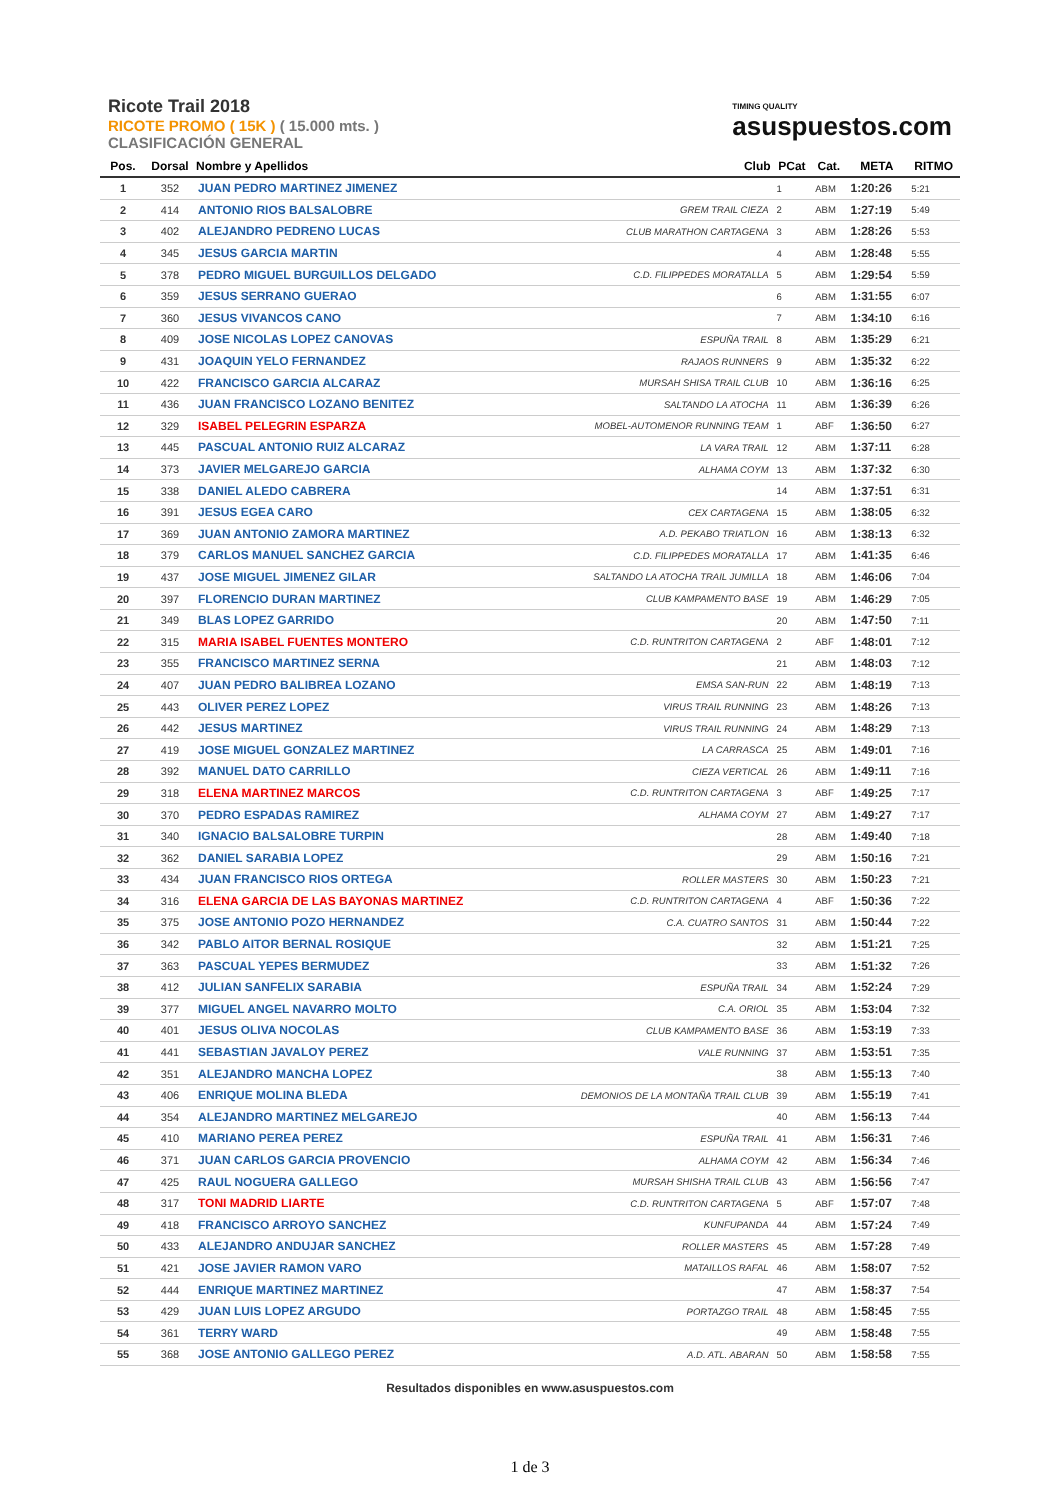Ricote Trail 2018
RICOTE PROMO ( 15K ) ( 15.000 mts. )
CLASIFICACIÓN GENERAL
TIMING QUALITY
asuspuestos.com
| Pos. | Dorsal | Nombre y Apellidos | Club | PCat | Cat. | META | RITMO |
| --- | --- | --- | --- | --- | --- | --- | --- |
| 1 | 352 | JUAN PEDRO MARTINEZ JIMENEZ | | 1 | ABM | 1:20:26 | 5:21 |
| 2 | 414 | ANTONIO RIOS BALSALOBRE | GREM TRAIL CIEZA | 2 | ABM | 1:27:19 | 5:49 |
| 3 | 402 | ALEJANDRO PEDRENO LUCAS | CLUB MARATHON CARTAGENA | 3 | ABM | 1:28:26 | 5:53 |
| 4 | 345 | JESUS GARCIA MARTIN | | 4 | ABM | 1:28:48 | 5:55 |
| 5 | 378 | PEDRO MIGUEL BURGUILLOS DELGADO | C.D. FILIPPEDES MORATALLA | 5 | ABM | 1:29:54 | 5:59 |
| 6 | 359 | JESUS SERRANO GUERAO | | 6 | ABM | 1:31:55 | 6:07 |
| 7 | 360 | JESUS VIVANCOS CANO | | 7 | ABM | 1:34:10 | 6:16 |
| 8 | 409 | JOSE NICOLAS LOPEZ CANOVAS | ESPUÑA TRAIL | 8 | ABM | 1:35:29 | 6:21 |
| 9 | 431 | JOAQUIN YELO FERNANDEZ | RAJAOS RUNNERS | 9 | ABM | 1:35:32 | 6:22 |
| 10 | 422 | FRANCISCO GARCIA ALCARAZ | MURSAH SHISA TRAIL CLUB | 10 | ABM | 1:36:16 | 6:25 |
| 11 | 436 | JUAN FRANCISCO LOZANO BENITEZ | SALTANDO LA ATOCHA | 11 | ABM | 1:36:39 | 6:26 |
| 12 | 329 | ISABEL PELEGRIN ESPARZA | MOBEL-AUTOMENOR RUNNING TEAM | 1 | ABF | 1:36:50 | 6:27 |
| 13 | 445 | PASCUAL ANTONIO RUIZ ALCARAZ | LA VARA TRAIL | 12 | ABM | 1:37:11 | 6:28 |
| 14 | 373 | JAVIER MELGAREJO GARCIA | ALHAMA COYM | 13 | ABM | 1:37:32 | 6:30 |
| 15 | 338 | DANIEL ALEDO CABRERA | | 14 | ABM | 1:37:51 | 6:31 |
| 16 | 391 | JESUS EGEA CARO | CEX CARTAGENA | 15 | ABM | 1:38:05 | 6:32 |
| 17 | 369 | JUAN ANTONIO ZAMORA MARTINEZ | A.D. PEKABO TRIATLON | 16 | ABM | 1:38:13 | 6:32 |
| 18 | 379 | CARLOS MANUEL SANCHEZ GARCIA | C.D. FILIPPEDES MORATALLA | 17 | ABM | 1:41:35 | 6:46 |
| 19 | 437 | JOSE MIGUEL JIMENEZ GILAR | SALTANDO LA ATOCHA TRAIL JUMILLA | 18 | ABM | 1:46:06 | 7:04 |
| 20 | 397 | FLORENCIO DURAN MARTINEZ | CLUB KAMPAMENTO BASE | 19 | ABM | 1:46:29 | 7:05 |
| 21 | 349 | BLAS LOPEZ GARRIDO | | 20 | ABM | 1:47:50 | 7:11 |
| 22 | 315 | MARIA ISABEL FUENTES MONTERO | C.D. RUNTRITON CARTAGENA | 2 | ABF | 1:48:01 | 7:12 |
| 23 | 355 | FRANCISCO MARTINEZ SERNA | | 21 | ABM | 1:48:03 | 7:12 |
| 24 | 407 | JUAN PEDRO BALIBREA LOZANO | EMSA SAN-RUN | 22 | ABM | 1:48:19 | 7:13 |
| 25 | 443 | OLIVER PEREZ LOPEZ | VIRUS TRAIL RUNNING | 23 | ABM | 1:48:26 | 7:13 |
| 26 | 442 | JESUS MARTINEZ | VIRUS TRAIL RUNNING | 24 | ABM | 1:48:29 | 7:13 |
| 27 | 419 | JOSE MIGUEL GONZALEZ MARTINEZ | LA CARRASCA | 25 | ABM | 1:49:01 | 7:16 |
| 28 | 392 | MANUEL DATO CARRILLO | CIEZA VERTICAL | 26 | ABM | 1:49:11 | 7:16 |
| 29 | 318 | ELENA MARTINEZ MARCOS | C.D. RUNTRITON CARTAGENA | 3 | ABF | 1:49:25 | 7:17 |
| 30 | 370 | PEDRO ESPADAS RAMIREZ | ALHAMA COYM | 27 | ABM | 1:49:27 | 7:17 |
| 31 | 340 | IGNACIO BALSALOBRE TURPIN | | 28 | ABM | 1:49:40 | 7:18 |
| 32 | 362 | DANIEL SARABIA LOPEZ | | 29 | ABM | 1:50:16 | 7:21 |
| 33 | 434 | JUAN FRANCISCO RIOS ORTEGA | ROLLER MASTERS | 30 | ABM | 1:50:23 | 7:21 |
| 34 | 316 | ELENA GARCIA DE LAS BAYONAS MARTINEZ | C.D. RUNTRITON CARTAGENA | 4 | ABF | 1:50:36 | 7:22 |
| 35 | 375 | JOSE ANTONIO POZO HERNANDEZ | C.A. CUATRO SANTOS | 31 | ABM | 1:50:44 | 7:22 |
| 36 | 342 | PABLO AITOR BERNAL ROSIQUE | | 32 | ABM | 1:51:21 | 7:25 |
| 37 | 363 | PASCUAL YEPES BERMUDEZ | | 33 | ABM | 1:51:32 | 7:26 |
| 38 | 412 | JULIAN SANFELIX SARABIA | ESPUÑA TRAIL | 34 | ABM | 1:52:24 | 7:29 |
| 39 | 377 | MIGUEL ANGEL NAVARRO MOLTO | C.A. ORIOL | 35 | ABM | 1:53:04 | 7:32 |
| 40 | 401 | JESUS OLIVA NOCOLAS | CLUB KAMPAMENTO BASE | 36 | ABM | 1:53:19 | 7:33 |
| 41 | 441 | SEBASTIAN JAVALOY PEREZ | VALE RUNNING | 37 | ABM | 1:53:51 | 7:35 |
| 42 | 351 | ALEJANDRO MANCHA LOPEZ | | 38 | ABM | 1:55:13 | 7:40 |
| 43 | 406 | ENRIQUE MOLINA BLEDA | DEMONIOS DE LA MONTAÑA TRAIL CLUB | 39 | ABM | 1:55:19 | 7:41 |
| 44 | 354 | ALEJANDRO MARTINEZ MELGAREJO | | 40 | ABM | 1:56:13 | 7:44 |
| 45 | 410 | MARIANO PEREA PEREZ | ESPUÑA TRAIL | 41 | ABM | 1:56:31 | 7:46 |
| 46 | 371 | JUAN CARLOS GARCIA PROVENCIO | ALHAMA COYM | 42 | ABM | 1:56:34 | 7:46 |
| 47 | 425 | RAUL NOGUERA GALLEGO | MURSAH SHISHA TRAIL CLUB | 43 | ABM | 1:56:56 | 7:47 |
| 48 | 317 | TONI MADRID LIARTE | C.D. RUNTRITON CARTAGENA | 5 | ABF | 1:57:07 | 7:48 |
| 49 | 418 | FRANCISCO ARROYO SANCHEZ | KUNFUPANDA | 44 | ABM | 1:57:24 | 7:49 |
| 50 | 433 | ALEJANDRO ANDUJAR SANCHEZ | ROLLER MASTERS | 45 | ABM | 1:57:28 | 7:49 |
| 51 | 421 | JOSE JAVIER RAMON VARO | MATAILLOS RAFAL | 46 | ABM | 1:58:07 | 7:52 |
| 52 | 444 | ENRIQUE MARTINEZ MARTINEZ | | 47 | ABM | 1:58:37 | 7:54 |
| 53 | 429 | JUAN LUIS LOPEZ ARGUDO | PORTAZGO TRAIL | 48 | ABM | 1:58:45 | 7:55 |
| 54 | 361 | TERRY WARD | | 49 | ABM | 1:58:48 | 7:55 |
| 55 | 368 | JOSE ANTONIO GALLEGO PEREZ | A.D. ATL. ABARAN | 50 | ABM | 1:58:58 | 7:55 |
Resultados disponibles en www.asuspuestos.com
1 de 3